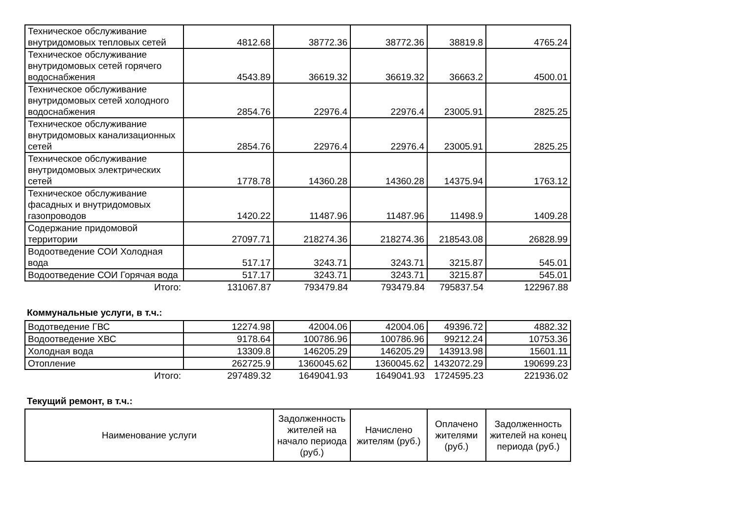| Техническое обслуживание внутридомовых тепловых сетей | 4812.68 | 38772.36 | 38772.36 | 38819.8 | 4765.24 |
| Техническое обслуживание внутридомовых сетей горячего водоснабжения | 4543.89 | 36619.32 | 36619.32 | 36663.2 | 4500.01 |
| Техническое обслуживание внутридомовых сетей холодного водоснабжения | 2854.76 | 22976.4 | 22976.4 | 23005.91 | 2825.25 |
| Техническое обслуживание внутридомовых канализационных сетей | 2854.76 | 22976.4 | 22976.4 | 23005.91 | 2825.25 |
| Техническое обслуживание внутридомовых электрических сетей | 1778.78 | 14360.28 | 14360.28 | 14375.94 | 1763.12 |
| Техническое обслуживание фасадных и внутридомовых газопроводов | 1420.22 | 11487.96 | 11487.96 | 11498.9 | 1409.28 |
| Содержание придомовой территории | 27097.71 | 218274.36 | 218274.36 | 218543.08 | 26828.99 |
| Водоотведение СОИ Холодная вода | 517.17 | 3243.71 | 3243.71 | 3215.87 | 545.01 |
| Водоотведение СОИ Горячая вода | 517.17 | 3243.71 | 3243.71 | 3215.87 | 545.01 |
| Итого: | 131067.87 | 793479.84 | 793479.84 | 795837.54 | 122967.88 |
Коммунальные услуги, в т.ч.:
| Водотведение ГВС | 12274.98 | 42004.06 | 42004.06 | 49396.72 | 4882.32 |
| Водоотведение ХВС | 9178.64 | 100786.96 | 100786.96 | 99212.24 | 10753.36 |
| Холодная вода | 13309.8 | 146205.29 | 146205.29 | 143913.98 | 15601.11 |
| Отопление | 262725.9 | 1360045.62 | 1360045.62 | 1432072.29 | 190699.23 |
| Итого: | 297489.32 | 1649041.93 | 1649041.93 | 1724595.23 | 221936.02 |
Текущий ремонт, в т.ч.:
| Наименование услуги | Задолженность жителей на начало периода (руб.) | Начислено жителям (руб.) | Оплачено жителями (руб.) | Задолженность жителей на конец периода (руб.) |
| --- | --- | --- | --- | --- |